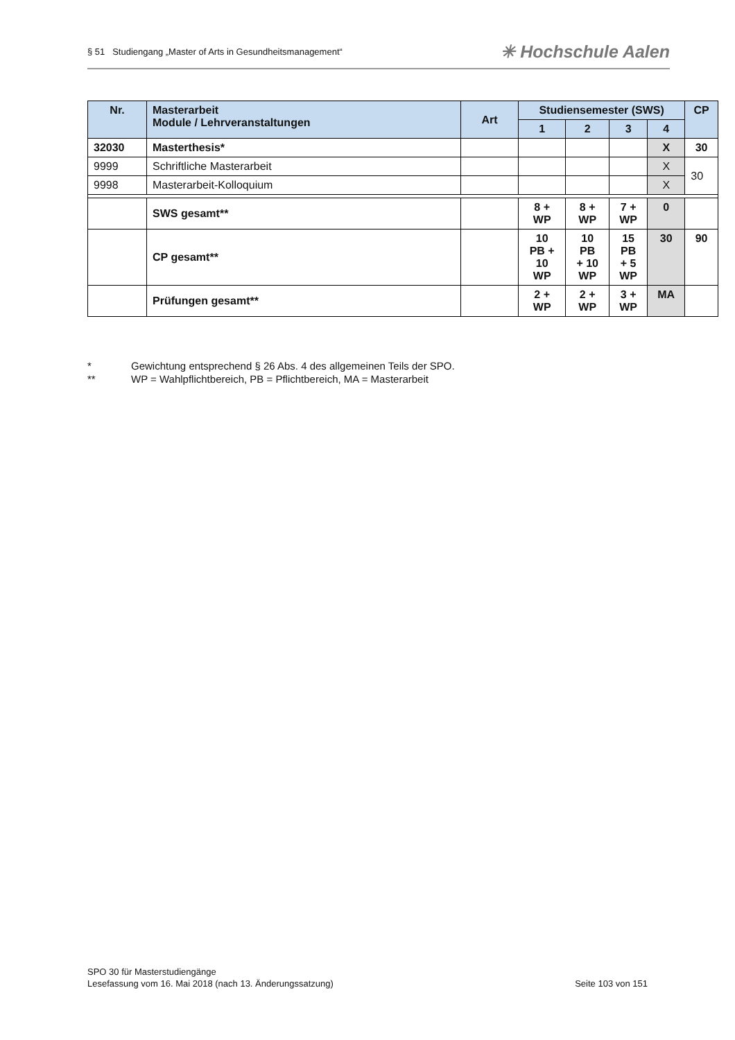§ 51 Studiengang „Master of Arts in Gesundheitsmanagement“✳ Hochschule Aalen
| Nr. | Masterarbeit Module / Lehrveranstaltungen | Art | Studiensemester (SWS) | | | | CP |
| --- | --- | --- | --- | --- | --- | --- | --- |
| | | | 1 | 2 | 3 | 4 | |
| 32030 | Masterthesis* | | | | | X | 30 |
| 9999 | Schriftliche Masterarbeit | | | | | X | 30 |
| 9998 | Masterarbeit-Kolloquium | | | | | X | |
| | SWS gesamt** | | 8 + WP | 8 + WP | 7 + WP | 0 | |
| | CP gesamt** | | 10 PB + 10 WP | 10 PB + 10 WP | 15 PB + 5 WP | 30 | 90 |
| | Prüfungen gesamt** | | 2 + WP | 2 + WP | 3 + WP | MA | |
* Gewichtung entsprechend § 26 Abs. 4 des allgemeinen Teils der SPO.
** WP = Wahlpflichtbereich, PB = Pflichtbereich, MA = Masterarbeit
SPO 30 für Masterstudiengänge
Lesefassung vom 16. Mai 2018 (nach 13. Änderungssatzung) Seite 103 von 151